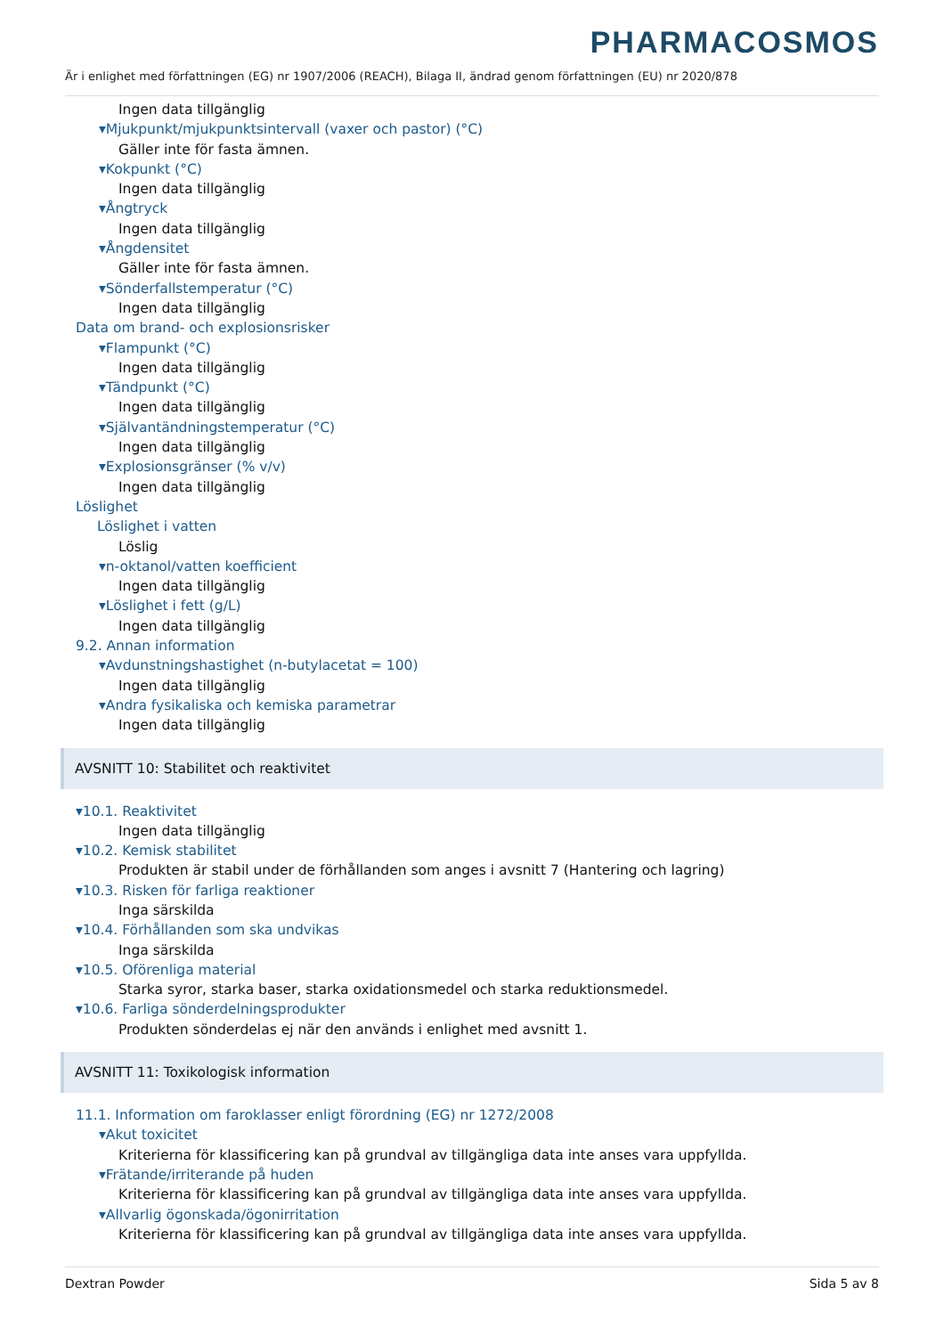PHARMACOSMOS
Är i enlighet med författningen (EG) nr 1907/2006 (REACH), Bilaga II, ändrad genom författningen (EU) nr 2020/878
Ingen data tillgänglig
▾Mjukpunkt/mjukpunktsintervall (vaxer och pastor) (°C)
Gäller inte för fasta ämnen.
▾Kokpunkt (°C)
Ingen data tillgänglig
▾Ångtryck
Ingen data tillgänglig
▾Ångdensitet
Gäller inte för fasta ämnen.
▾Sönderfallstemperatur (°C)
Ingen data tillgänglig
Data om brand- och explosionsrisker
▾Flampunkt (°C)
Ingen data tillgänglig
▾Tändpunkt (°C)
Ingen data tillgänglig
▾Självantändningstemperatur (°C)
Ingen data tillgänglig
▾Explosionsgränser (% v/v)
Ingen data tillgänglig
Löslighet
Löslighet i vatten
Löslig
▾n-oktanol/vatten koefficient
Ingen data tillgänglig
▾Löslighet i fett (g/L)
Ingen data tillgänglig
9.2. Annan information
▾Avdunstningshastighet (n-butylacetat = 100)
Ingen data tillgänglig
▾Andra fysikaliska och kemiska parametrar
Ingen data tillgänglig
AVSNITT 10: Stabilitet och reaktivitet
▾10.1. Reaktivitet
Ingen data tillgänglig
▾10.2. Kemisk stabilitet
Produkten är stabil under de förhållanden som anges i avsnitt 7 (Hantering och lagring)
▾10.3. Risken för farliga reaktioner
Inga särskilda
▾10.4. Förhållanden som ska undvikas
Inga särskilda
▾10.5. Oförenliga material
Starka syror, starka baser, starka oxidationsmedel och starka reduktionsmedel.
▾10.6. Farliga sönderdelningsprodukter
Produkten sönderdelas ej när den används i enlighet med avsnitt 1.
AVSNITT 11: Toxikologisk information
11.1. Information om faroklasser enligt förordning (EG) nr 1272/2008
▾Akut toxicitet
Kriterierna för klassificering kan på grundval av tillgängliga data inte anses vara uppfyllda.
▾Frätande/irriterande på huden
Kriterierna för klassificering kan på grundval av tillgängliga data inte anses vara uppfyllda.
▾Allvarlig ögonskada/ögonirritation
Kriterierna för klassificering kan på grundval av tillgängliga data inte anses vara uppfyllda.
Dextran Powder Sida 5 av 8